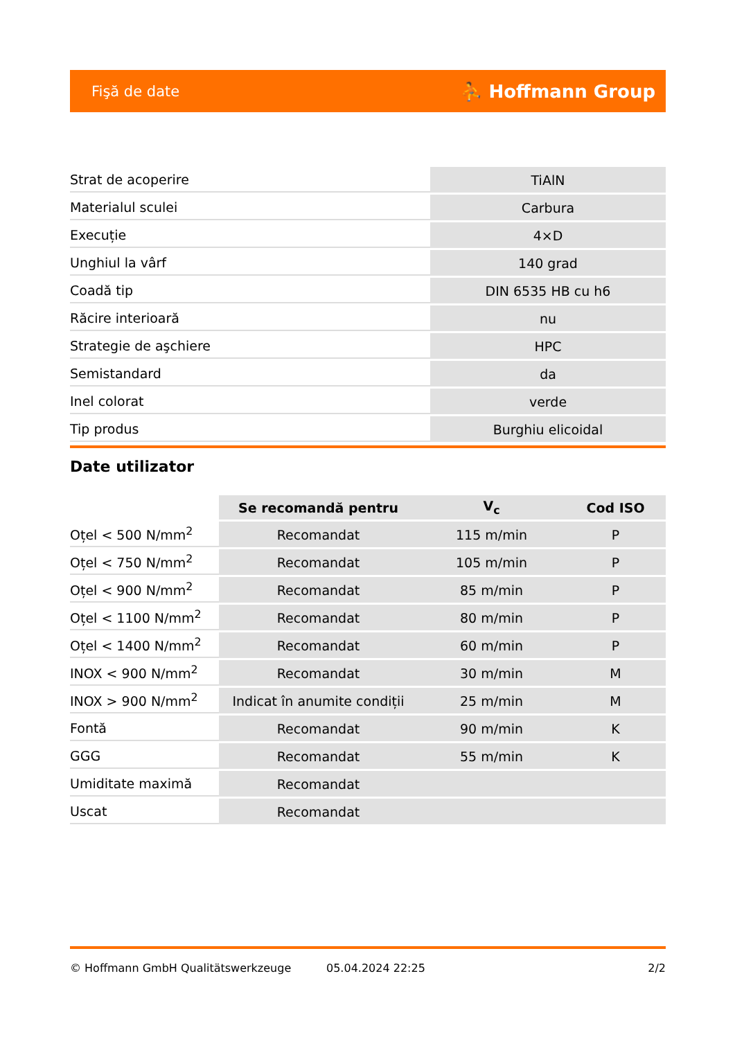Fişă de date ⛹ Hoffmann Group
| Strat de acoperire | TiAlN |
| Materialul sculei | Carbura |
| Execuție | 4×D |
| Unghiul la vârf | 140 grad |
| Coadă tip | DIN 6535 HB cu h6 |
| Răcire interioară | nu |
| Strategie de aşchiere | HPC |
| Semistandard | da |
| Inel colorat | verde |
| Tip produs | Burghiu elicoidal |
Date utilizator
| | Se recomandă pentru | V<sub>c</sub> | Cod ISO |
| --- | --- | --- | --- |
| Oțel < 500 N/mm<sup>2</sup> | Recomandat | 115 m/min | P |
| Oțel < 750 N/mm<sup>2</sup> | Recomandat | 105 m/min | P |
| Oțel < 900 N/mm<sup>2</sup> | Recomandat | 85 m/min | P |
| Oțel < 1100 N/mm<sup>2</sup> | Recomandat | 80 m/min | P |
| Oțel < 1400 N/mm<sup>2</sup> | Recomandat | 60 m/min | P |
| INOX < 900 N/mm<sup>2</sup> | Recomandat | 30 m/min | M |
| INOX > 900 N/mm<sup>2</sup> | Indicat în anumite condiții | 25 m/min | M |
| Fontă | Recomandat | 90 m/min | K |
| GGG | Recomandat | 55 m/min | K |
| Umiditate maximă | Recomandat | | |
| Uscat | Recomandat | | |
© Hoffmann GmbH Qualitätswerkzeuge 05.04.2024 22:25 2/2